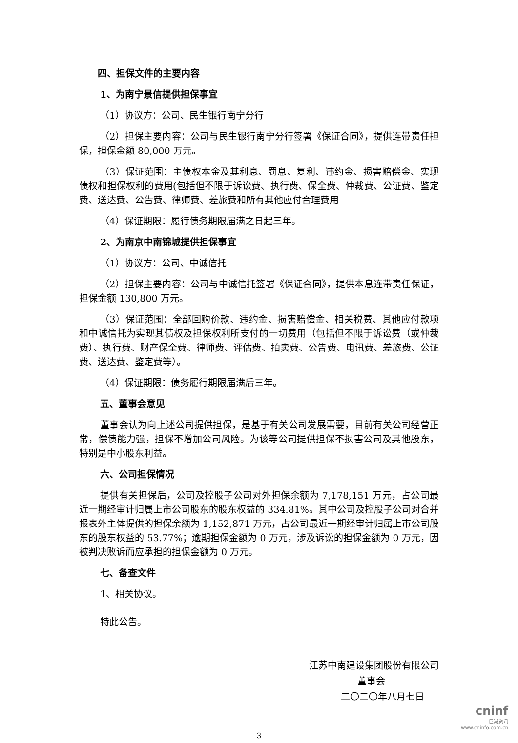四、担保文件的主要内容
1、为南宁景信提供担保事宜
（1）协议方：公司、民生银行南宁分行
（2）担保主要内容：公司与民生银行南宁分行签署《保证合同》，提供连带责任担保，担保金额 80,000 万元。
（3）保证范围：主债权本金及其利息、罚息、复利、违约金、损害赔偿金、实现债权和担保权利的费用(包括但不限于诉讼费、执行费、保全费、仲裁费、公证费、鉴定费、送达费、公告费、律师费、差旅费和所有其他应付合理费用
（4）保证期限：履行债务期限届满之日起三年。
2、为南京中南锦城提供担保事宜
（1）协议方：公司、中诚信托
（2）担保主要内容：公司与中诚信托签署《保证合同》，提供本息连带责任保证，担保金额 130,800 万元。
（3）保证范围：全部回购价款、违约金、损害赔偿金、相关税费、其他应付款项和中诚信托为实现其债权及担保权利所支付的一切费用（包括但不限于诉讼费（或仲裁费）、执行费、财产保全费、律师费、评估费、拍卖费、公告费、电讯费、差旅费、公证费、送达费、鉴定费等）。
（4）保证期限：债务履行期限届满后三年。
五、董事会意见
董事会认为向上述公司提供担保，是基于有关公司发展需要，目前有关公司经营正常，偿债能力强，担保不增加公司风险。为该等公司提供担保不损害公司及其他股东，特别是中小股东利益。
六、公司担保情况
提供有关担保后，公司及控股子公司对外担保余额为 7,178,151 万元，占公司最近一期经审计归属上市公司股东的股东权益的 334.81%。其中公司及控股子公司对合并报表外主体提供的担保余额为 1,152,871 万元，占公司最近一期经审计归属上市公司股东的股东权益的 53.77%；逾期担保金额为 0 万元，涉及诉讼的担保金额为 0 万元，因被判决败诉而应承担的担保金额为 0 万元。
七、备查文件
1、相关协议。
特此公告。
江苏中南建设集团股份有限公司
董事会
二〇二〇年八月七日
3
cninf
巨潮资讯
www.cninfo.com.cn